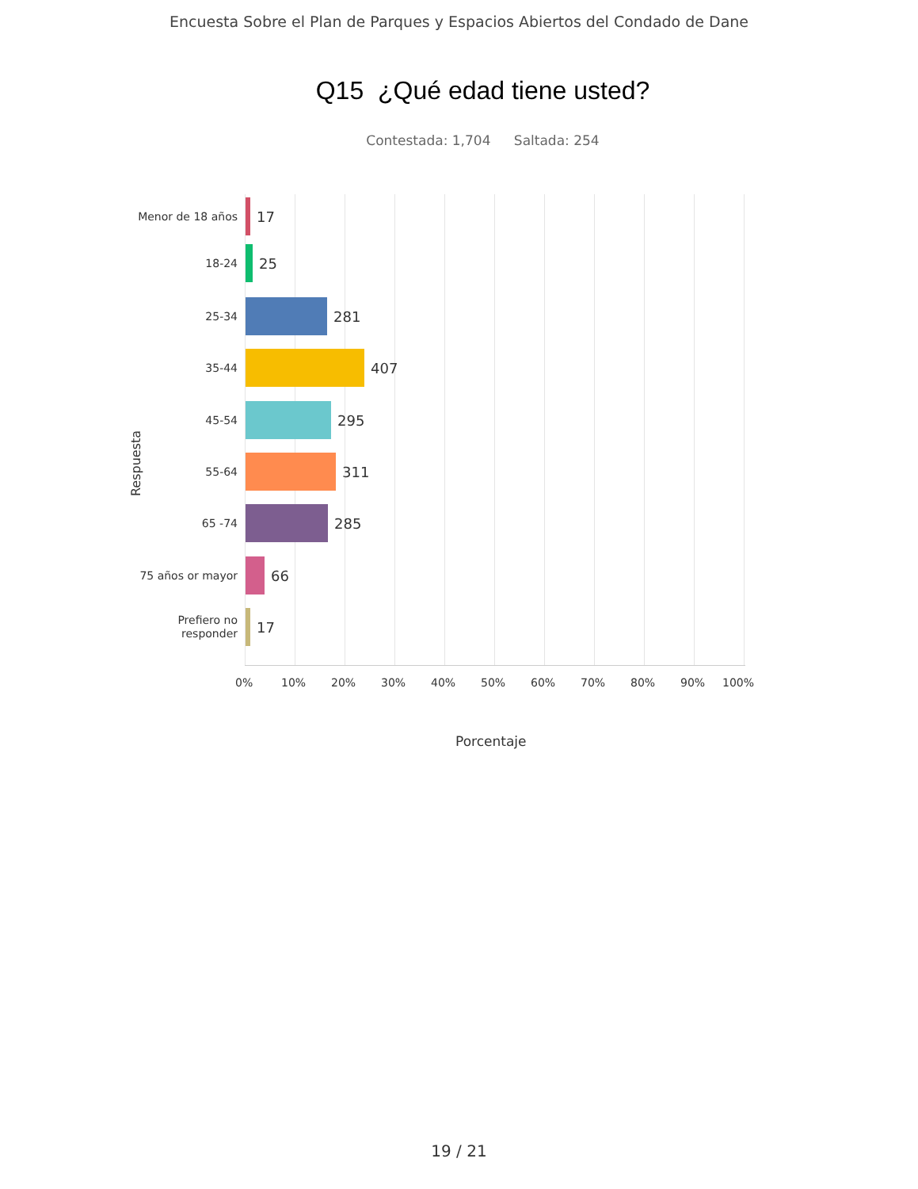Encuesta Sobre el Plan de Parques y Espacios Abiertos del Condado de Dane
Q15 ¿Qué edad tiene usted?
Contestada: 1,704 Saltada: 254
Respuesta
Menor de 18 años
17
18-24
25
25-34
281
35-44
407
45-54
295
55-64
311
65 -74
285
75 años or mayor
66
Prefiero no
responder
17
0% 10% 20% 30% 40% 50% 60% 70% 80% 90% 100%
Porcentaje
19 / 21